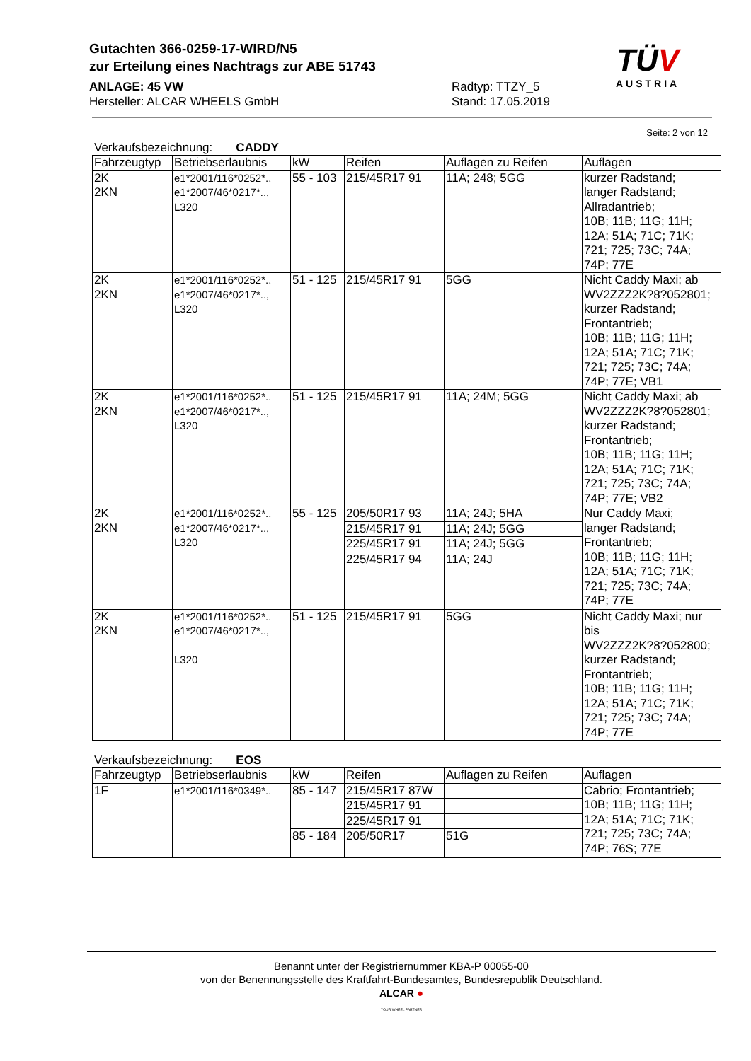Gutachten 366-0259-17-WIRD/N5
zur Erteilung eines Nachtrags zur ABE 51743
ANLAGE: 45 VW
Hersteller: ALCAR WHEELS GmbH
Radtyp: TTZY_5
Stand: 17.05.2019
TÜV
AUSTRIA
Seite: 2 von 12
Verkaufsbezeichnung: CADDY
| Fahrzeugtyp | Betriebserlaubnis | kW | Reifen | Auflagen zu Reifen | Auflagen |
| --- | --- | --- | --- | --- | --- |
| 2K 2KN | e1*2001/116*0252*.. e1*2007/46*0217*.., L320 | 55 - 103 | 215/45R17 91 | 11A; 248; 5GG | kurzer Radstand; langer Radstand; Allradantrieb; 10B; 11B; 11G; 11H; 12A; 51A; 71C; 71K; 721; 725; 73C; 74A; 74P; 77E |
| 2K 2KN | e1*2001/116*0252*.. e1*2007/46*0217*.., L320 | 51 - 125 | 215/45R17 91 | 5GG | Nicht Caddy Maxi; ab WV2ZZZ2K?8?052801; kurzer Radstand; Frontantrieb; 10B; 11B; 11G; 11H; 12A; 51A; 71C; 71K; 721; 725; 73C; 74A; 74P; 77E; VB1 |
| 2K 2KN | e1*2001/116*0252*.. e1*2007/46*0217*.., L320 | 51 - 125 | 215/45R17 91 | 11A; 24M; 5GG | Nicht Caddy Maxi; ab WV2ZZZ2K?8?052801; kurzer Radstand; Frontantrieb; 10B; 11B; 11G; 11H; 12A; 51A; 71C; 71K; 721; 725; 73C; 74A; 74P; 77E; VB2 |
| 2K 2KN | e1*2001/116*0252*.. e1*2007/46*0217*.., L320 | 55 - 125 | 205/50R17 93 | 11A; 24J; 5HA | Nur Caddy Maxi; langer Radstand; Frontantrieb; 10B; 11B; 11G; 11H; 12A; 51A; 71C; 71K; 721; 725; 73C; 74A; 74P; 77E |
| | | | 215/45R17 91 | 11A; 24J; 5GG | |
| | | | 225/45R17 91 | 11A; 24J; 5GG | |
| | | | 225/45R17 94 | 11A; 24J | |
| 2K 2KN | e1*2001/116*0252*.. e1*2007/46*0217*.., L320 | 51 - 125 | 215/45R17 91 | 5GG | Nicht Caddy Maxi; nur bis WV2ZZZ2K?8?052800; kurzer Radstand; Frontantrieb; 10B; 11B; 11G; 11H; 12A; 51A; 71C; 71K; 721; 725; 73C; 74A; 74P; 77E |
Verkaufsbezeichnung: EOS
| Fahrzeugtyp | Betriebserlaubnis | kW | Reifen | Auflagen zu Reifen | Auflagen |
| --- | --- | --- | --- | --- | --- |
| 1F | e1*2001/116*0349*.. | 85 - 147 | 215/45R17 87W | | Cabrio; Frontantrieb; 10B; 11B; 11G; 11H; 12A; 51A; 71C; 71K; 721; 725; 73C; 74A; 74P; 76S; 77E |
| | | | 215/45R17 91 | | |
| | | | 225/45R17 91 | | |
| | | 85 - 184 | 205/50R17 | 51G | |
Benannt unter der Registriernummer KBA-P 00055-00
von der Benennungsstelle des Kraftfahrt-Bundesamtes, Bundesrepublik Deutschland.
ALCAR ●
YOUR WHEEL PARTNER